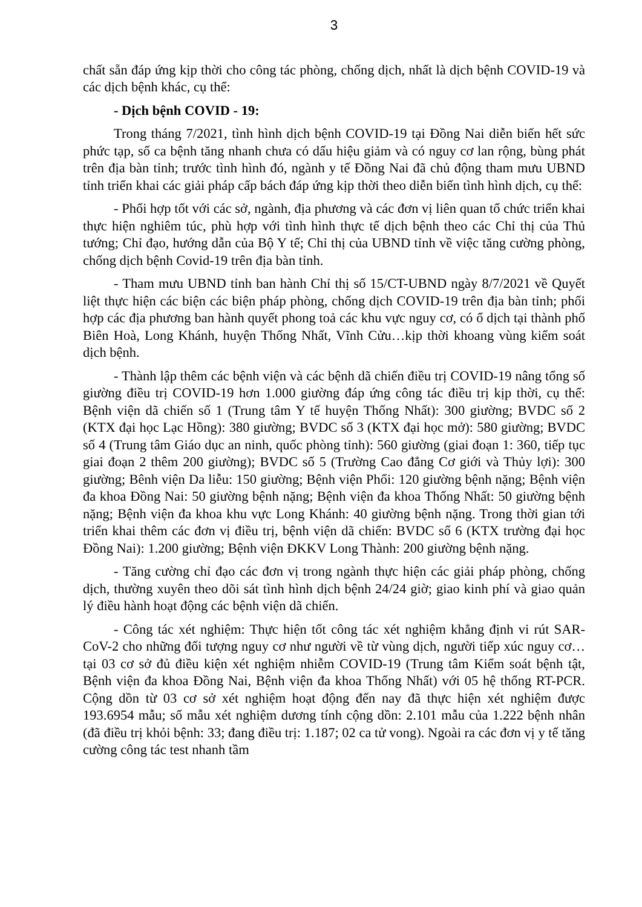3
chất sẵn đáp ứng kịp thời cho công tác phòng, chống dịch, nhất là dịch bệnh COVID-19 và các dịch bệnh khác, cụ thể:
- Dịch bệnh COVID - 19:
Trong tháng 7/2021, tình hình dịch bệnh COVID-19 tại Đồng Nai diễn biến hết sức phức tạp, số ca bệnh tăng nhanh chưa có dấu hiệu giảm và có nguy cơ lan rộng, bùng phát trên địa bàn tỉnh; trước tình hình đó, ngành y tế Đồng Nai đã chủ động tham mưu UBND tỉnh triển khai các giải pháp cấp bách đáp ứng kịp thời theo diễn biến tình hình dịch, cụ thể:
- Phối hợp tốt với các sở, ngành, địa phương và các đơn vị liên quan tổ chức triển khai thực hiện nghiêm túc, phù hợp với tình hình thực tế dịch bệnh theo các Chỉ thị của Thủ tướng; Chỉ đạo, hướng dẫn của Bộ Y tế; Chỉ thị của UBND tỉnh về việc tăng cường phòng, chống dịch bệnh Covid-19 trên địa bàn tỉnh.
- Tham mưu UBND tỉnh ban hành Chỉ thị số 15/CT-UBND ngày 8/7/2021 về Quyết liệt thực hiện các biện các biện pháp phòng, chống dịch COVID-19 trên địa bàn tỉnh; phối hợp các địa phương ban hành quyết phong toả các khu vực nguy cơ, có ổ dịch tại thành phố Biên Hoà, Long Khánh, huyện Thống Nhất, Vĩnh Cửu…kịp thời khoang vùng kiểm soát dịch bệnh.
- Thành lập thêm các bệnh viện và các bệnh dã chiến điều trị COVID-19 nâng tổng số giường điều trị COVID-19 hơn 1.000 giường đáp ứng công tác điều trị kịp thời, cụ thể: Bệnh viện dã chiến số 1 (Trung tâm Y tế huyện Thống Nhất): 300 giường; BVDC số 2 (KTX đại học Lạc Hồng): 380 giường; BVDC số 3 (KTX đại học mở): 580 giường; BVDC số 4 (Trung tâm Giáo dục an ninh, quốc phòng tỉnh): 560 giường (giai đoạn 1: 360, tiếp tục giai đoạn 2 thêm 200 giường); BVDC số 5 (Trường Cao đẳng Cơ giới và Thủy lợi): 300 giường; Bênh viện Da liễu: 150 giường; Bệnh viện Phổi: 120 giường bệnh nặng; Bệnh viện đa khoa Đồng Nai: 50 giường bệnh nặng; Bệnh viện đa khoa Thống Nhất: 50 giường bệnh nặng; Bệnh viện đa khoa khu vực Long Khánh: 40 giường bệnh nặng. Trong thời gian tới triển khai thêm các đơn vị điều trị, bệnh viện dã chiến: BVDC số 6 (KTX trường đại học Đồng Nai): 1.200 giường; Bệnh viện ĐKKV Long Thành: 200 giường bệnh nặng.
- Tăng cường chỉ đạo các đơn vị trong ngành thực hiện các giải pháp phòng, chống dịch, thường xuyên theo dõi sát tình hình dịch bệnh 24/24 giờ; giao kinh phí và giao quản lý điều hành hoạt động các bệnh viện dã chiến.
- Công tác xét nghiệm: Thực hiện tốt công tác xét nghiệm khẳng định vi rút SAR-CoV-2 cho những đối tượng nguy cơ như người về từ vùng dịch, người tiếp xúc nguy cơ… tại 03 cơ sở đủ điều kiện xét nghiệm nhiễm COVID-19 (Trung tâm Kiểm soát bệnh tật, Bệnh viện đa khoa Đồng Nai, Bệnh viện đa khoa Thống Nhất) với 05 hệ thống RT-PCR. Cộng dồn từ 03 cơ sở xét nghiệm hoạt động đến nay đã thực hiện xét nghiệm được 193.6954 mẫu; số mẫu xét nghiệm dương tính cộng dồn: 2.101 mẫu của 1.222 bệnh nhân (đã điều trị khỏi bệnh: 33; đang điều trị: 1.187; 02 ca tử vong). Ngoài ra các đơn vị y tế tăng cường công tác test nhanh tầm